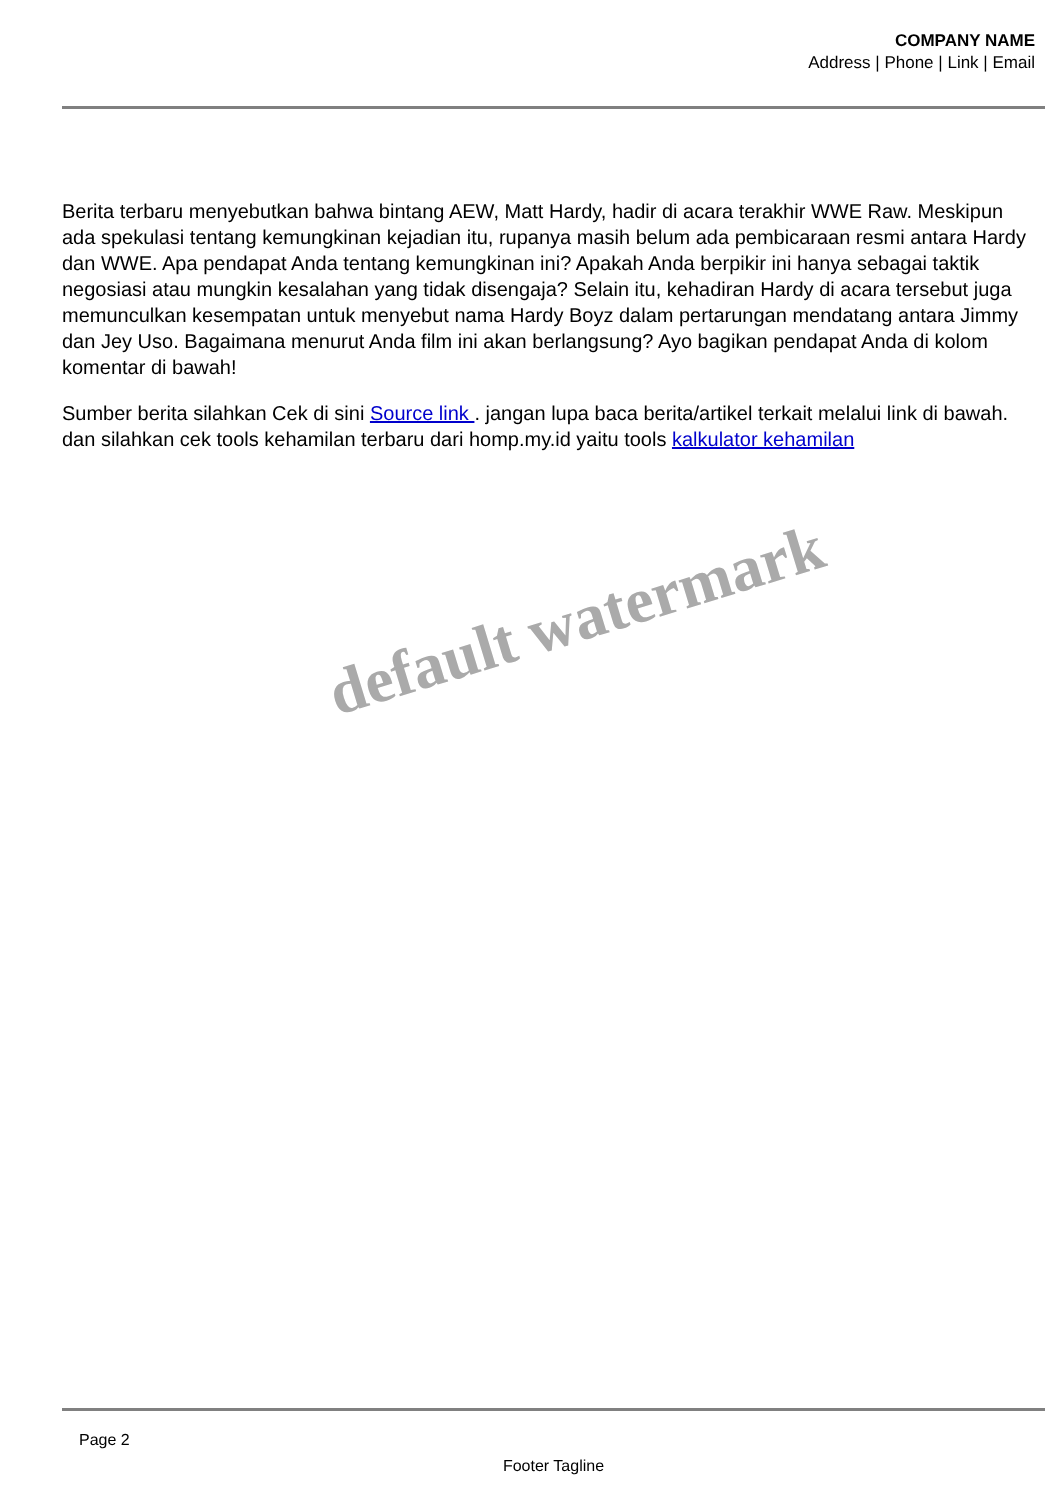COMPANY NAME
Address | Phone | Link | Email
Berita terbaru menyebutkan bahwa bintang AEW, Matt Hardy, hadir di acara terakhir WWE Raw. Meskipun ada spekulasi tentang kemungkinan kejadian itu, rupanya masih belum ada pembicaraan resmi antara Hardy dan WWE. Apa pendapat Anda tentang kemungkinan ini? Apakah Anda berpikir ini hanya sebagai taktik negosiasi atau mungkin kesalahan yang tidak disengaja? Selain itu, kehadiran Hardy di acara tersebut juga memunculkan kesempatan untuk menyebut nama Hardy Boyz dalam pertarungan mendatang antara Jimmy dan Jey Uso. Bagaimana menurut Anda film ini akan berlangsung? Ayo bagikan pendapat Anda di kolom komentar di bawah!
Sumber berita silahkan Cek di sini Source link . jangan lupa baca berita/artikel terkait melalui link di bawah. dan silahkan cek tools kehamilan terbaru dari homp.my.id yaitu tools kalkulator kehamilan
default watermark
Page 2
Footer Tagline